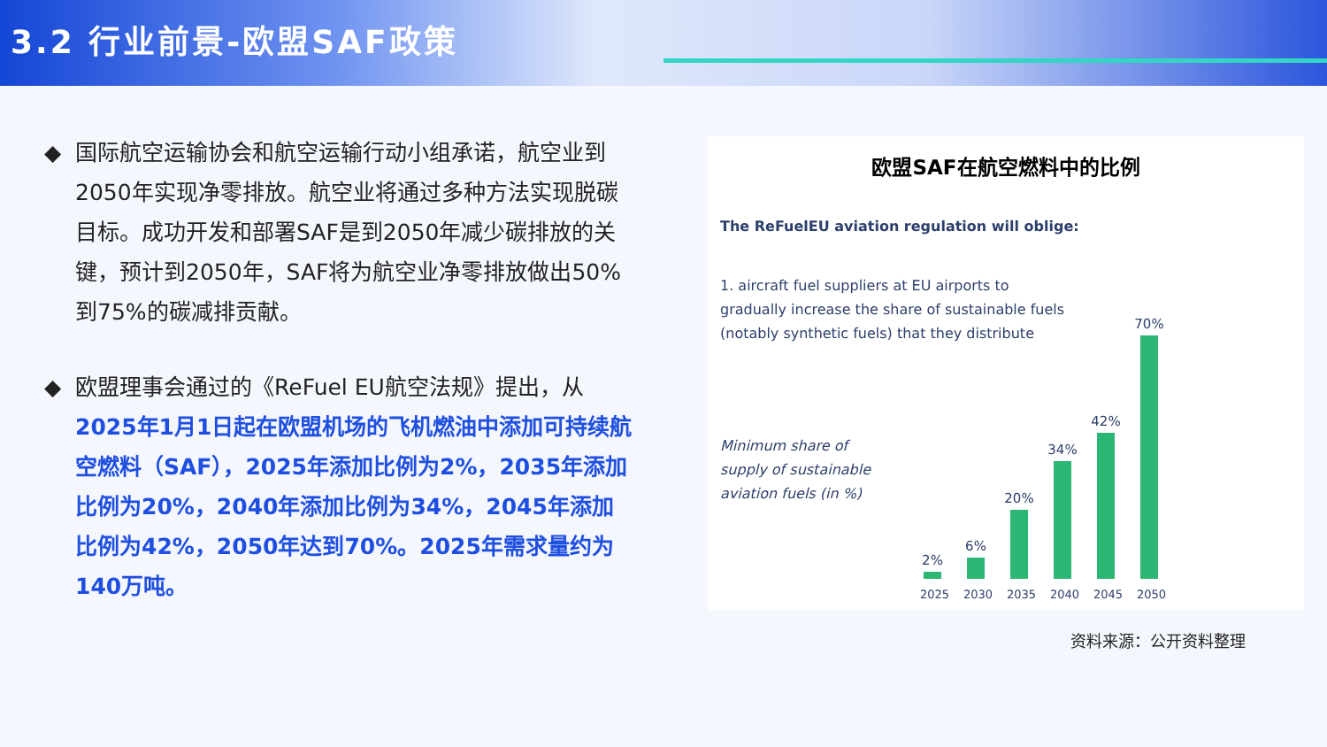3.2 行业前景-欧盟SAF政策
◆ 国际航空运输协会和航空运输行动小组承诺，航空业到2050年实现净零排放。航空业将通过多种方法实现脱碳目标。成功开发和部署SAF是到2050年减少碳排放的关键，预计到2050年，SAF将为航空业净零排放做出50%到75%的碳减排贡献。
◆ 欧盟理事会通过的《ReFuel EU航空法规》提出，从2025年1月1日起在欧盟机场的飞机燃油中添加可持续航空燃料（SAF），2025年添加比例为2%，2035年添加比例为20%，2040年添加比例为34%，2045年添加比例为42%，2050年达到70%。2025年需求量约为140万吨。
欧盟SAF在航空燃料中的比例
The ReFuelEU aviation regulation will oblige:
1. aircraft fuel suppliers at EU airports to
gradually increase the share of sustainable fuels
(notably synthetic fuels) that they distribute
Minimum share of
supply of sustainable
aviation fuels (in %)
2%
6%
20%
34%
42%
70%
2025 2030 2035 2040 2045 2050
资料来源：公开资料整理